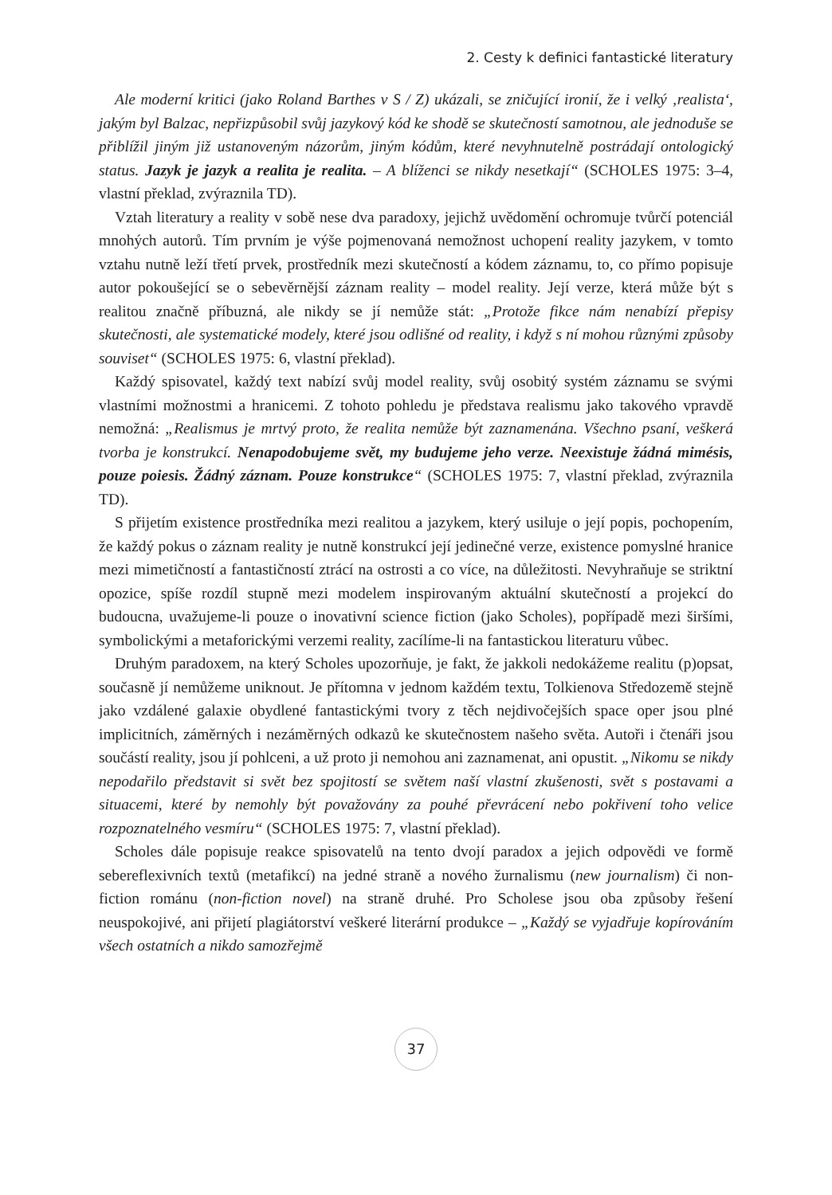2. Cesty k definici fantastické literatury
Ale moderní kritici (jako Roland Barthes v S / Z) ukázali, se zničující ironií, že i velký ‚realista‘, jakým byl Balzac, nepřizpůsobil svůj jazykový kód ke shodě se skutečností samotnou, ale jednoduše se přiblížil jiným již ustanoveným názorům, jiným kódům, které nevyhnutelně postrádají ontologický status. Jazyk je jazyk a realita je realita. – A blíženci se nikdy nesetkají“ (SCHOLES 1975: 3–4, vlastní překlad, zvýraznila TD).
Vztah literatury a reality v sobě nese dva paradoxy, jejichž uvědomění ochromuje tvůrčí potenciál mnohých autorů. Tím prvním je výše pojmenovaná nemožnost uchopení reality jazykem, v tomto vztahu nutně leží třetí prvek, prostředník mezi skutečností a kódem záznamu, to, co přímo popisuje autor pokoušející se o sebevěrnější záznam reality – model reality. Její verze, která může být s realitou značně příbuzná, ale nikdy se jí nemůže stát: „Protože fikce nám nenabízí přepisy skutečnosti, ale systematické modely, které jsou odlišné od reality, i když s ní mohou různými způsoby souviset“ (SCHOLES 1975: 6, vlastní překlad).
Každý spisovatel, každý text nabízí svůj model reality, svůj osobitý systém záznamu se svými vlastními možnostmi a hranicemi. Z tohoto pohledu je představa realismu jako takového vpravdě nemožná: „Realismus je mrtvý proto, že realita nemůže být zaznamenána. Všechno psaní, veškerá tvorba je konstrukcí. Nenapodobujeme svět, my budujeme jeho verze. Neexistuje žádná mimésis, pouze poiesis. Žádný záznam. Pouze konstrukce“ (SCHOLES 1975: 7, vlastní překlad, zvýraznila TD).
S přijetím existence prostředníka mezi realitou a jazykem, který usiluje o její popis, pochopením, že každý pokus o záznam reality je nutně konstrukcí její jedinečné verze, existence pomyslné hranice mezi mimetičností a fantastičností ztrácí na ostrosti a co více, na důležitosti. Nevyhraňuje se striktní opozice, spíše rozdíl stupně mezi modelem inspirovaným aktuální skutečností a projekcí do budoucna, uvažujeme-li pouze o inovativní science fiction (jako Scholes), popřípadě mezi širšími, symbolickými a metaforickými verzemi reality, zacílíme-li na fantastickou literaturu vůbec.
Druhým paradoxem, na který Scholes upozorňuje, je fakt, že jakkoli nedokážeme realitu (p)opsat, současně jí nemůžeme uniknout. Je přítomna v jednom každém textu, Tolkienova Středozemě stejně jako vzdálené galaxie obydlené fantastickými tvory z těch nejdivočejších space oper jsou plné implicitních, záměrných i nezáměrných odkazů ke skutečnostem našeho světa. Autoři i čtenáři jsou součástí reality, jsou jí pohlceni, a už proto ji nemohou ani zaznamenat, ani opustit. „Nikomu se nikdy nepodařilo představit si svět bez spojitostí se světem naší vlastní zkušenosti, svět s postavami a situacemi, které by nemohly být považovány za pouhé převrácení nebo pokřivení toho velice rozpoznatelného vesmíru“ (SCHOLES 1975: 7, vlastní překlad).
Scholes dále popisuje reakce spisovatelů na tento dvojí paradox a jejich odpovědi ve formě sebereflexivních textů (metafikcí) na jedné straně a nového žurnalismu (new journalism) či non-fiction románu (non-fiction novel) na straně druhé. Pro Scholese jsou oba způsoby řešení neuspokojivé, ani přijetí plagiátorství veškeré literární produkce – „Každý se vyjadřuje kopírováním všech ostatních a nikdo samozřejmě
37